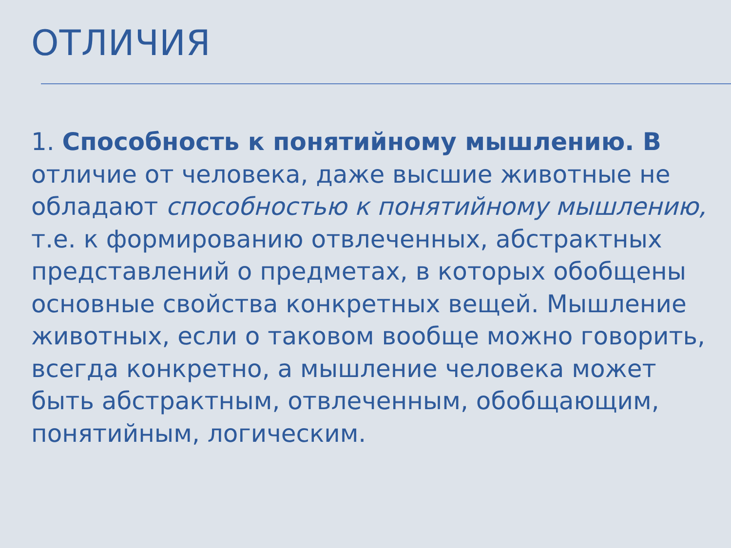ОТЛИЧИЯ
1. Способность к понятийному мышлению. В отличие от человека, даже высшие животные не обладают способностью к понятийному мышлению, т.е. к формированию отвлеченных, абстрактных представлений о предметах, в которых обобщены основные свойства конкретных вещей. Мышление животных, если о таковом вообще можно говорить, всегда конкретно, а мышление человека может быть абстрактным, отвлеченным, обобщающим, понятийным, логическим.